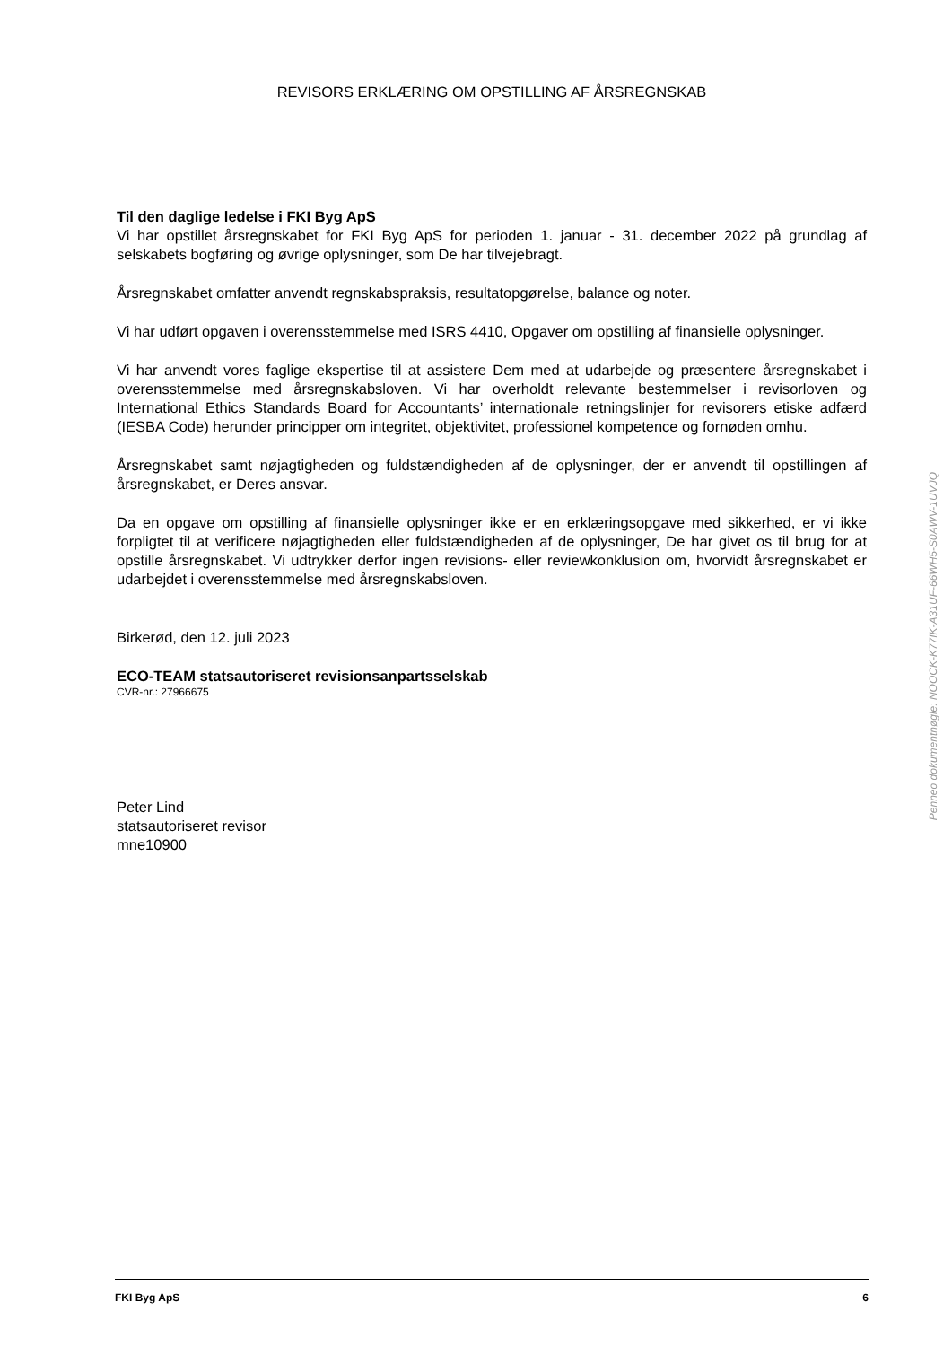REVISORS ERKLÆRING OM OPSTILLING AF ÅRSREGNSKAB
Til den daglige ledelse i FKI Byg ApS
Vi har opstillet årsregnskabet for FKI Byg ApS for perioden 1. januar - 31. december 2022 på grundlag af selskabets bogføring og øvrige oplysninger, som De har tilvejebragt.
Årsregnskabet omfatter anvendt regnskabspraksis, resultatopgørelse, balance og noter.
Vi har udført opgaven i overensstemmelse med ISRS 4410, Opgaver om opstilling af finansielle oplysninger.
Vi har anvendt vores faglige ekspertise til at assistere Dem med at udarbejde og præsentere årsregnskabet i overensstemmelse med årsregnskabsloven. Vi har overholdt relevante bestemmelser i revisorloven og International Ethics Standards Board for Accountants’ internationale retningslinjer for revisorers etiske adfærd (IESBA Code) herunder principper om integritet, objektivitet, professionel kompetence og fornøden omhu.
Årsregnskabet samt nøjagtigheden og fuldstændigheden af de oplysninger, der er anvendt til opstillingen af årsregnskabet, er Deres ansvar.
Da en opgave om opstilling af finansielle oplysninger ikke er en erklæringsopgave med sikkerhed, er vi ikke forpligtet til at verificere nøjagtigheden eller fuldstændigheden af de oplysninger, De har givet os til brug for at opstille årsregnskabet. Vi udtrykker derfor ingen revisions- eller reviewkonklusion om, hvorvidt årsregnskabet er udarbejdet i overensstemmelse med årsregnskabsloven.
Birkerød, den 12. juli 2023
ECO-TEAM statsautoriseret revisionsanpartsselskab
CVR-nr.: 27966675
Peter Lind
statsautoriseret revisor
mne10900
Penneo dokumentnøgle: NOOCK-K77IK-A31UF-66WH5-S0AWV-1UVJQ
FKI Byg ApS 6